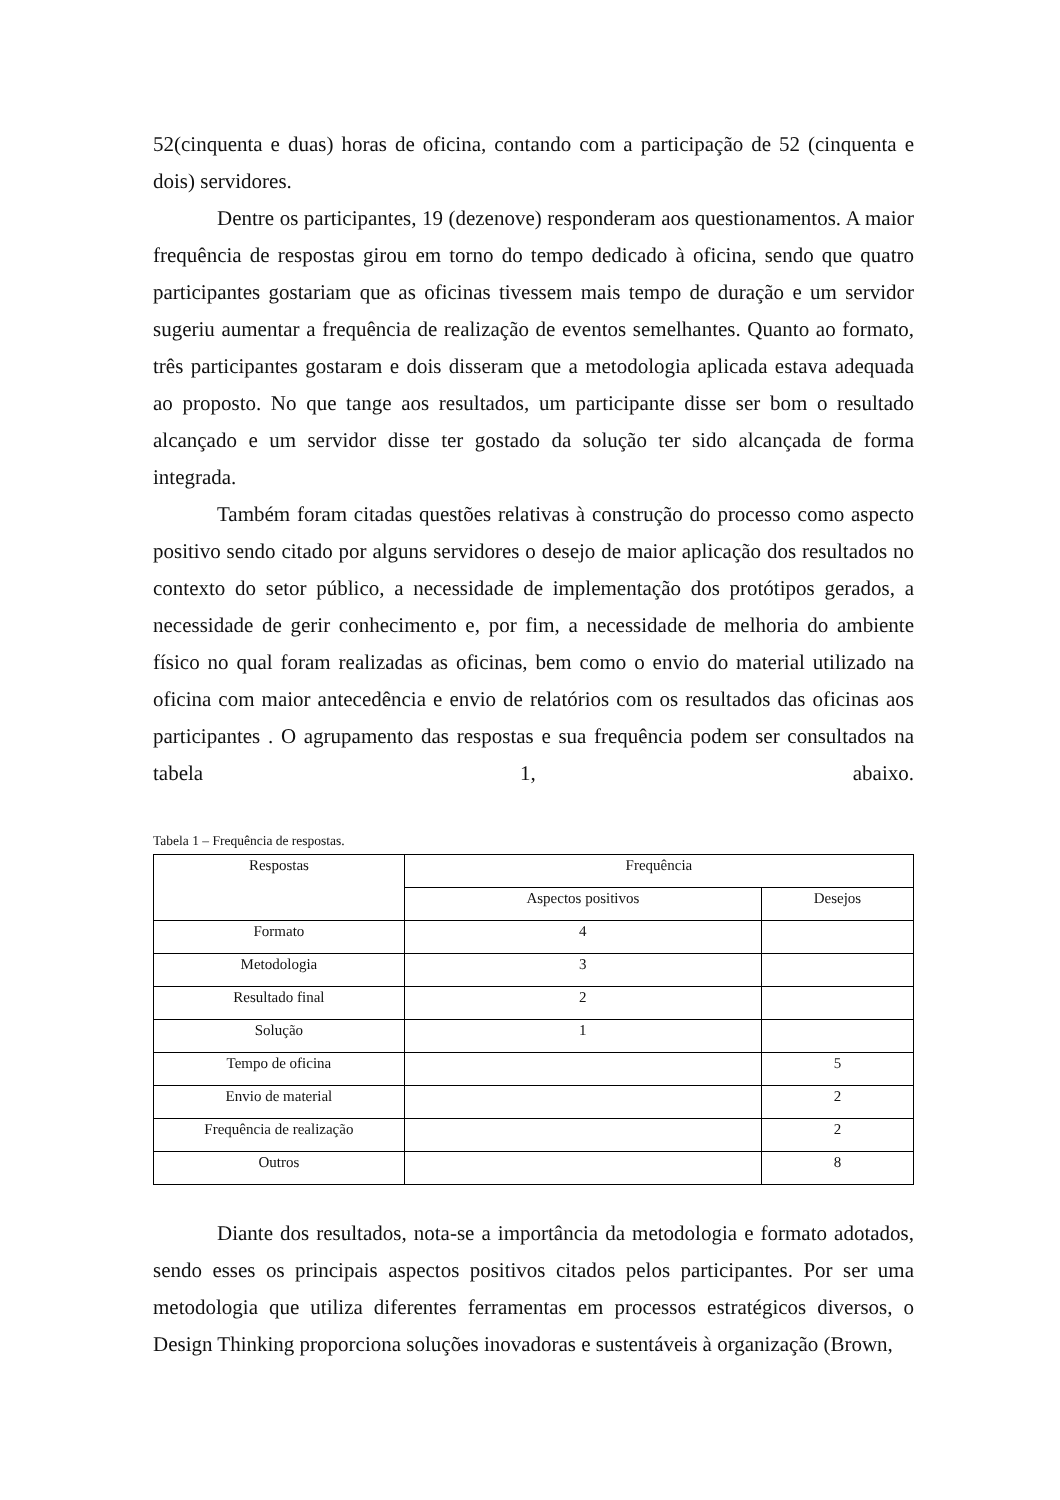52(cinquenta e duas) horas de oficina, contando com a participação de 52 (cinquenta e dois) servidores.
Dentre os participantes, 19 (dezenove) responderam aos questionamentos. A maior frequência de respostas girou em torno do tempo dedicado à oficina, sendo que quatro participantes gostariam que as oficinas tivessem mais tempo de duração e um servidor sugeriu aumentar a frequência de realização de eventos semelhantes. Quanto ao formato, três participantes gostaram e dois disseram que a metodologia aplicada estava adequada ao proposto. No que tange aos resultados, um participante disse ser bom o resultado alcançado e um servidor disse ter gostado da solução ter sido alcançada de forma integrada.
Também foram citadas questões relativas à construção do processo como aspecto positivo sendo citado por alguns servidores o desejo de maior aplicação dos resultados no contexto do setor público, a necessidade de implementação dos protótipos gerados, a necessidade de gerir conhecimento e, por fim, a necessidade de melhoria do ambiente físico no qual foram realizadas as oficinas, bem como o envio do material utilizado na oficina com maior antecedência e envio de relatórios com os resultados das oficinas aos participantes . O agrupamento das respostas e sua frequência podem ser consultados na tabela 1, abaixo.
Tabela 1 – Frequência de respostas.
| Respostas | Frequência | |
| --- | --- | --- |
| | Aspectos positivos | Desejos |
| Formato | 4 | |
| Metodologia | 3 | |
| Resultado final | 2 | |
| Solução | 1 | |
| Tempo de oficina | | 5 |
| Envio de material | | 2 |
| Frequência de realização | | 2 |
| Outros | | 8 |
Diante dos resultados, nota-se a importância da metodologia e formato adotados, sendo esses os principais aspectos positivos citados pelos participantes. Por ser uma metodologia que utiliza diferentes ferramentas em processos estratégicos diversos, o Design Thinking proporciona soluções inovadoras e sustentáveis à organização (Brown,